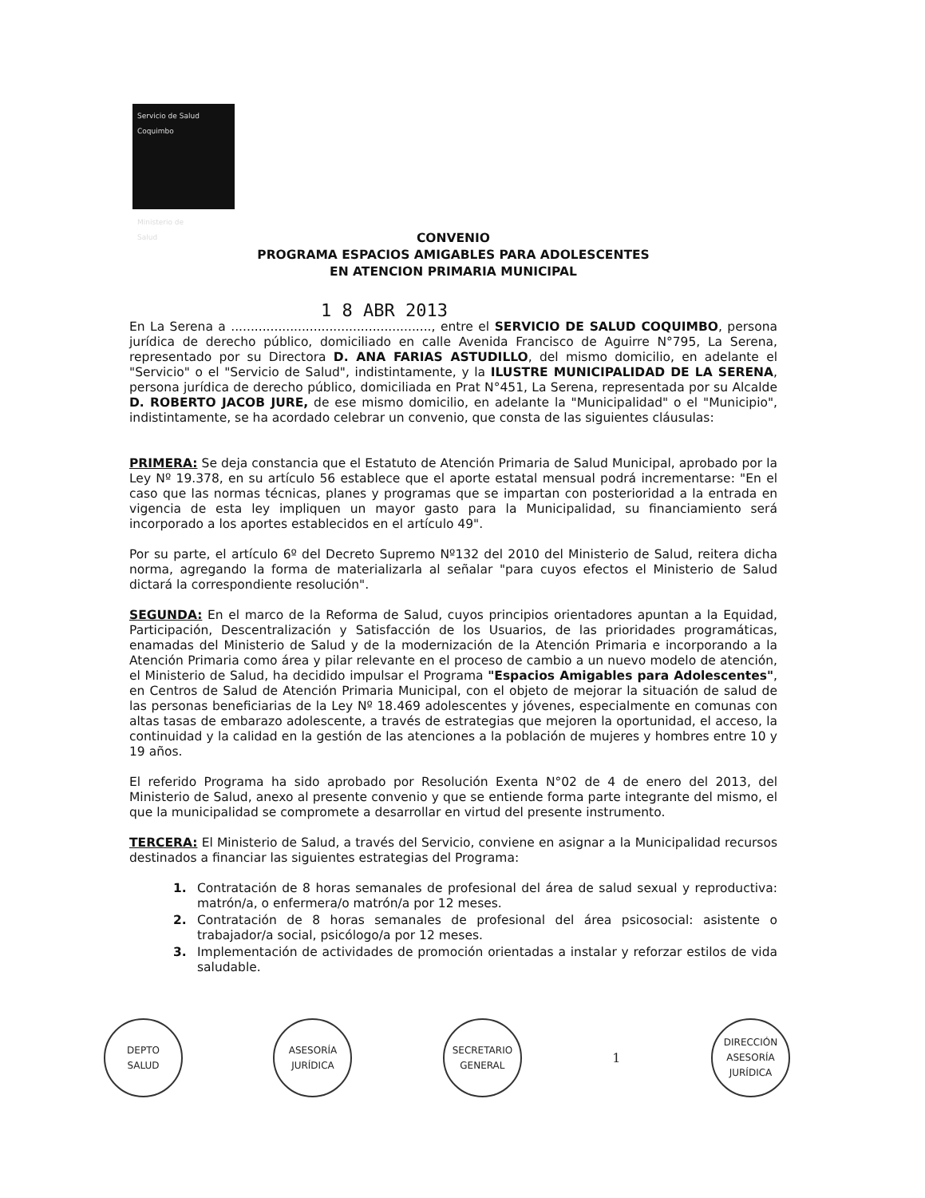Servicio de Salud
Coquimbo
Ministerio de
Salud
CONVENIO
PROGRAMA ESPACIOS AMIGABLES PARA ADOLESCENTES
EN ATENCION PRIMARIA MUNICIPAL
1 8 ABR 2013
En La Serena a ..................................................., entre el SERVICIO DE SALUD COQUIMBO, persona jurídica de derecho público, domiciliado en calle Avenida Francisco de Aguirre N°795, La Serena, representado por su Directora D. ANA FARIAS ASTUDILLO, del mismo domicilio, en adelante el "Servicio" o el "Servicio de Salud", indistintamente, y la ILUSTRE MUNICIPALIDAD DE LA SERENA, persona jurídica de derecho público, domiciliada en Prat N°451, La Serena, representada por su Alcalde D. ROBERTO JACOB JURE, de ese mismo domicilio, en adelante la "Municipalidad" o el "Municipio", indistintamente, se ha acordado celebrar un convenio, que consta de las siguientes cláusulas:
PRIMERA: Se deja constancia que el Estatuto de Atención Primaria de Salud Municipal, aprobado por la Ley Nº 19.378, en su artículo 56 establece que el aporte estatal mensual podrá incrementarse: "En el caso que las normas técnicas, planes y programas que se impartan con posterioridad a la entrada en vigencia de esta ley impliquen un mayor gasto para la Municipalidad, su financiamiento será incorporado a los aportes establecidos en el artículo 49".
Por su parte, el artículo 6º del Decreto Supremo Nº132 del 2010 del Ministerio de Salud, reitera dicha norma, agregando la forma de materializarla al señalar "para cuyos efectos el Ministerio de Salud dictará la correspondiente resolución".
SEGUNDA: En el marco de la Reforma de Salud, cuyos principios orientadores apuntan a la Equidad, Participación, Descentralización y Satisfacción de los Usuarios, de las prioridades programáticas, enamadas del Ministerio de Salud y de la modernización de la Atención Primaria e incorporando a la Atención Primaria como área y pilar relevante en el proceso de cambio a un nuevo modelo de atención, el Ministerio de Salud, ha decidido impulsar el Programa "Espacios Amigables para Adolescentes", en Centros de Salud de Atención Primaria Municipal, con el objeto de mejorar la situación de salud de las personas beneficiarias de la Ley Nº 18.469 adolescentes y jóvenes, especialmente en comunas con altas tasas de embarazo adolescente, a través de estrategias que mejoren la oportunidad, el acceso, la continuidad y la calidad en la gestión de las atenciones a la población de mujeres y hombres entre 10 y 19 años.
El referido Programa ha sido aprobado por Resolución Exenta N°02 de 4 de enero del 2013, del Ministerio de Salud, anexo al presente convenio y que se entiende forma parte integrante del mismo, el que la municipalidad se compromete a desarrollar en virtud del presente instrumento.
TERCERA: El Ministerio de Salud, a través del Servicio, conviene en asignar a la Municipalidad recursos destinados a financiar las siguientes estrategias del Programa:
1. Contratación de 8 horas semanales de profesional del área de salud sexual y reproductiva: matrón/a, o enfermera/o matrón/a por 12 meses.
2. Contratación de 8 horas semanales de profesional del área psicosocial: asistente o trabajador/a social, psicólogo/a por 12 meses.
3. Implementación de actividades de promoción orientadas a instalar y reforzar estilos de vida saludable.
DEPTO
SALUD
ASESORÍA
JURÍDICA
SECRETARIO
GENERAL
1
DIRECCIÓN
ASESORÍA
JURÍDICA